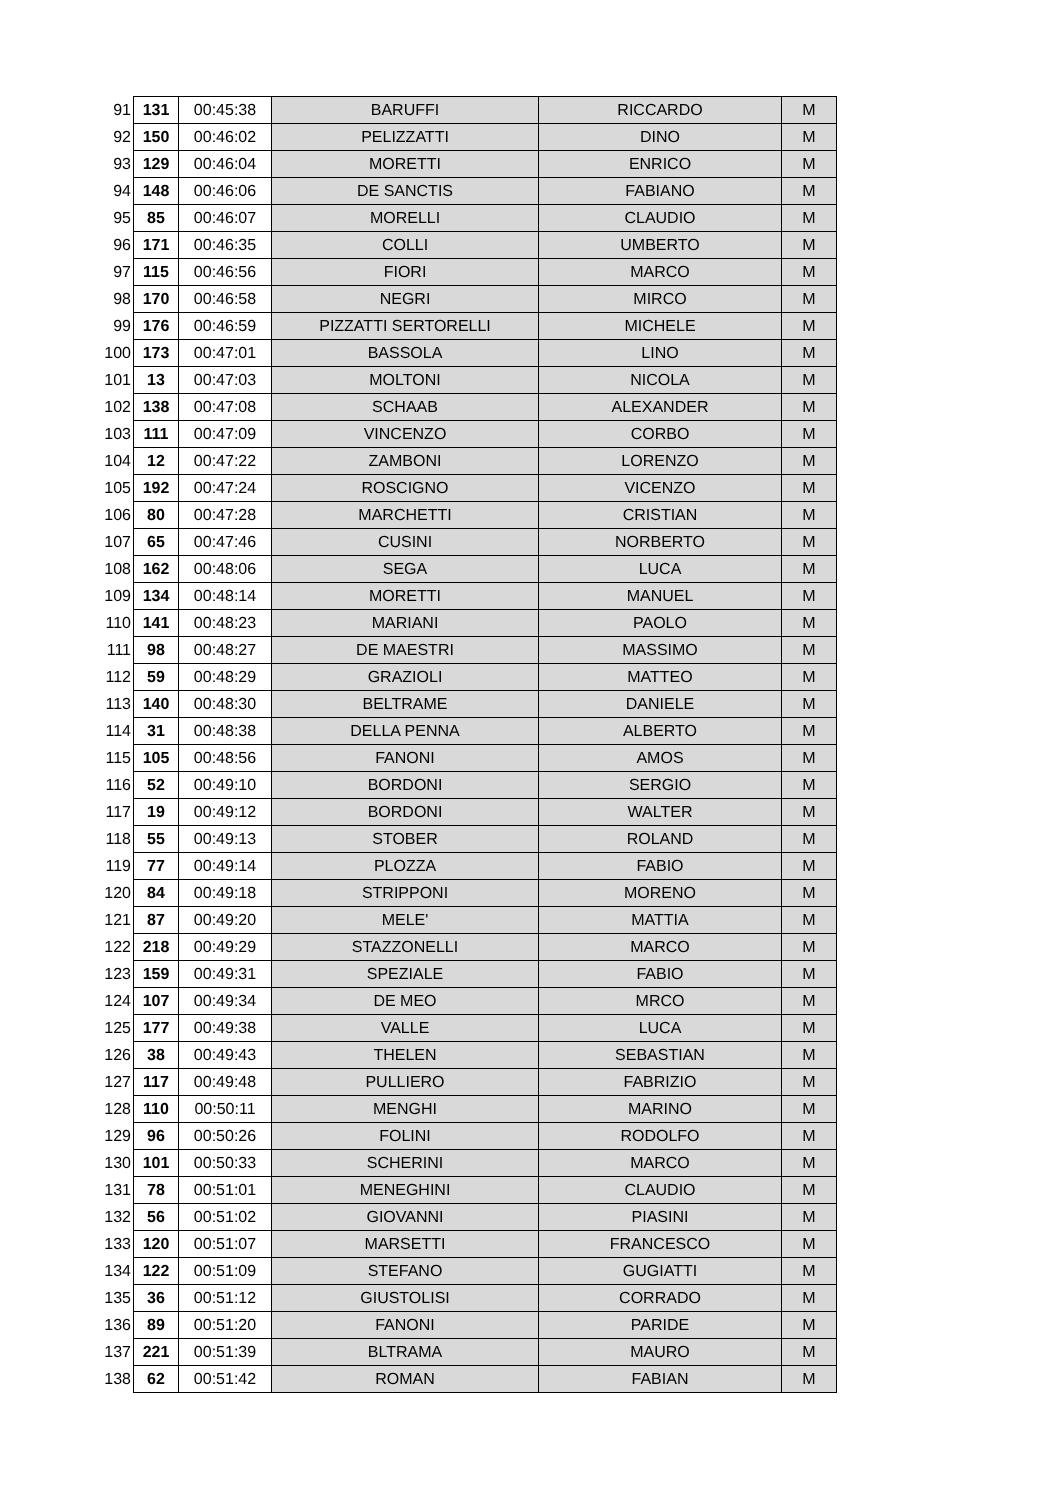| 91 | 131 | 00:45:38 | BARUFFI | RICCARDO | M |
| 92 | 150 | 00:46:02 | PELIZZATTI | DINO | M |
| 93 | 129 | 00:46:04 | MORETTI | ENRICO | M |
| 94 | 148 | 00:46:06 | DE SANCTIS | FABIANO | M |
| 95 | 85 | 00:46:07 | MORELLI | CLAUDIO | M |
| 96 | 171 | 00:46:35 | COLLI | UMBERTO | M |
| 97 | 115 | 00:46:56 | FIORI | MARCO | M |
| 98 | 170 | 00:46:58 | NEGRI | MIRCO | M |
| 99 | 176 | 00:46:59 | PIZZATTI SERTORELLI | MICHELE | M |
| 100 | 173 | 00:47:01 | BASSOLA | LINO | M |
| 101 | 13 | 00:47:03 | MOLTONI | NICOLA | M |
| 102 | 138 | 00:47:08 | SCHAAB | ALEXANDER | M |
| 103 | 111 | 00:47:09 | VINCENZO | CORBO | M |
| 104 | 12 | 00:47:22 | ZAMBONI | LORENZO | M |
| 105 | 192 | 00:47:24 | ROSCIGNO | VICENZO | M |
| 106 | 80 | 00:47:28 | MARCHETTI | CRISTIAN | M |
| 107 | 65 | 00:47:46 | CUSINI | NORBERTO | M |
| 108 | 162 | 00:48:06 | SEGA | LUCA | M |
| 109 | 134 | 00:48:14 | MORETTI | MANUEL | M |
| 110 | 141 | 00:48:23 | MARIANI | PAOLO | M |
| 111 | 98 | 00:48:27 | DE MAESTRI | MASSIMO | M |
| 112 | 59 | 00:48:29 | GRAZIOLI | MATTEO | M |
| 113 | 140 | 00:48:30 | BELTRAME | DANIELE | M |
| 114 | 31 | 00:48:38 | DELLA PENNA | ALBERTO | M |
| 115 | 105 | 00:48:56 | FANONI | AMOS | M |
| 116 | 52 | 00:49:10 | BORDONI | SERGIO | M |
| 117 | 19 | 00:49:12 | BORDONI | WALTER | M |
| 118 | 55 | 00:49:13 | STOBER | ROLAND | M |
| 119 | 77 | 00:49:14 | PLOZZA | FABIO | M |
| 120 | 84 | 00:49:18 | STRIPPONI | MORENO | M |
| 121 | 87 | 00:49:20 | MELE' | MATTIA | M |
| 122 | 218 | 00:49:29 | STAZZONELLI | MARCO | M |
| 123 | 159 | 00:49:31 | SPEZIALE | FABIO | M |
| 124 | 107 | 00:49:34 | DE MEO | MRCO | M |
| 125 | 177 | 00:49:38 | VALLE | LUCA | M |
| 126 | 38 | 00:49:43 | THELEN | SEBASTIAN | M |
| 127 | 117 | 00:49:48 | PULLIERO | FABRIZIO | M |
| 128 | 110 | 00:50:11 | MENGHI | MARINO | M |
| 129 | 96 | 00:50:26 | FOLINI | RODOLFO | M |
| 130 | 101 | 00:50:33 | SCHERINI | MARCO | M |
| 131 | 78 | 00:51:01 | MENEGHINI | CLAUDIO | M |
| 132 | 56 | 00:51:02 | GIOVANNI | PIASINI | M |
| 133 | 120 | 00:51:07 | MARSETTI | FRANCESCO | M |
| 134 | 122 | 00:51:09 | STEFANO | GUGIATTI | M |
| 135 | 36 | 00:51:12 | GIUSTOLISI | CORRADO | M |
| 136 | 89 | 00:51:20 | FANONI | PARIDE | M |
| 137 | 221 | 00:51:39 | BLTRAMA | MAURO | M |
| 138 | 62 | 00:51:42 | ROMAN | FABIAN | M |